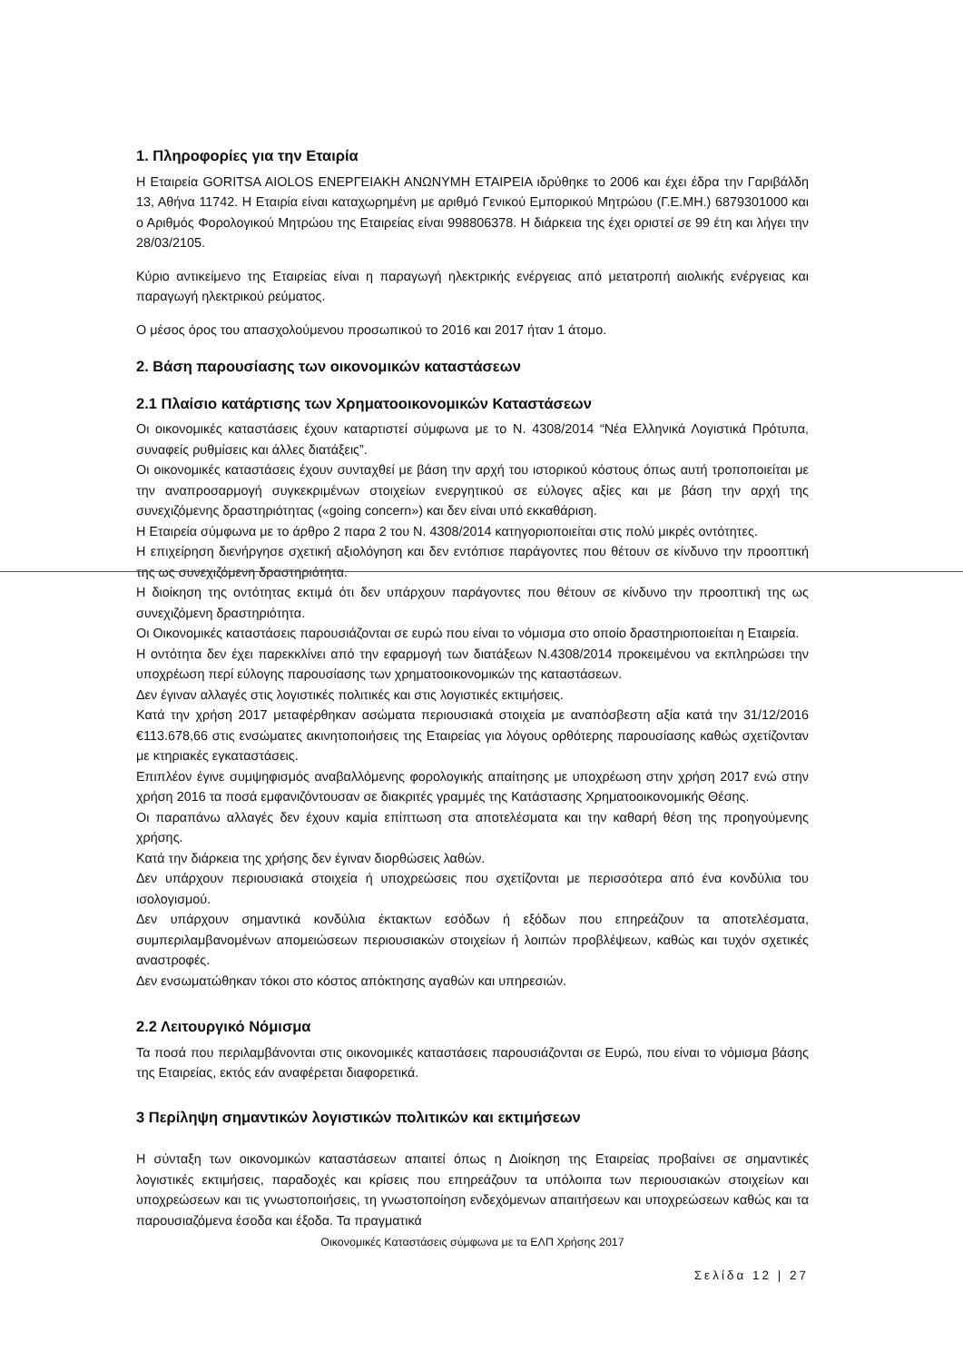1. Πληροφορίες για την Εταιρία
Η Εταιρεία GORITSA AIOLOS ΕΝΕΡΓΕΙΑΚΗ ΑΝΩΝΥΜΗ ΕΤΑΙΡΕΙΑ ιδρύθηκε το 2006 και έχει έδρα την Γαριβάλδη 13, Αθήνα 11742. Η Εταιρία είναι καταχωρημένη με αριθμό Γενικού Εμπορικού Μητρώου (Γ.Ε.ΜΗ.) 6879301000 και ο Αριθμός Φορολογικού Μητρώου της Εταιρείας είναι 998806378. Η διάρκεια της έχει οριστεί σε 99 έτη και λήγει την 28/03/2105.
Κύριο αντικείμενο της Εταιρείας είναι η παραγωγή ηλεκτρικής ενέργειας από μετατροπή αιολικής ενέργειας και παραγωγή ηλεκτρικού ρεύματος.
Ο μέσος όρος του απασχολούμενου προσωπικού το 2016 και 2017 ήταν 1 άτομο.
2. Βάση παρουσίασης των οικονομικών καταστάσεων
2.1 Πλαίσιο κατάρτισης των Χρηματοοικονομικών Καταστάσεων
Οι οικονομικές καταστάσεις έχουν καταρτιστεί σύμφωνα με το Ν. 4308/2014 “Νέα Ελληνικά Λογιστικά Πρότυπα, συναφείς ρυθμίσεις και άλλες διατάξεις”.
Οι οικονομικές καταστάσεις έχουν συνταχθεί με βάση την αρχή του ιστορικού κόστους όπως αυτή τροποποιείται με την αναπροσαρμογή συγκεκριμένων στοιχείων ενεργητικού σε εύλογες αξίες και με βάση την αρχή της συνεχιζόμενης δραστηριότητας («going concern») και δεν είναι υπό εκκαθάριση.
Η Εταιρεία σύμφωνα με το άρθρο 2 παρα 2 του Ν. 4308/2014 κατηγοριοποιείται στις πολύ μικρές οντότητες.
Η επιχείρηση διενήργησε σχετική αξιολόγηση και δεν εντόπισε παράγοντες που θέτουν σε κίνδυνο την προοπτική της ως συνεχιζόμενη δραστηριότητα.
Η διοίκηση της οντότητας εκτιμά ότι δεν υπάρχουν παράγοντες που θέτουν σε κίνδυνο την προοπτική της ως συνεχιζόμενη δραστηριότητα.
Οι Οικονομικές καταστάσεις παρουσιάζονται σε ευρώ που είναι το νόμισμα στο οποίο δραστηριοποιείται η Εταιρεία.
Η οντότητα δεν έχει παρεκκλίνει από την εφαρμογή των διατάξεων Ν.4308/2014 προκειμένου να εκπληρώσει την υποχρέωση περί εύλογης παρουσίασης των χρηματοοικονομικών της καταστάσεων.
Δεν έγιναν αλλαγές στις λογιστικές πολιτικές και στις λογιστικές εκτιμήσεις.
Κατά την χρήση 2017 μεταφέρθηκαν ασώματα περιουσιακά στοιχεία με αναπόσβεστη αξία κατά την 31/12/2016 €113.678,66 στις ενσώματες ακινητοποιήσεις της Εταιρείας για λόγους ορθότερης παρουσίασης καθώς σχετίζονταν με κτηριακές εγκαταστάσεις.
Επιπλέον έγινε συμψηφισμός αναβαλλόμενης φορολογικής απαίτησης με υποχρέωση στην χρήση 2017 ενώ στην χρήση 2016 τα ποσά εμφανιζόντουσαν σε διακριτές γραμμές της Κατάστασης Χρηματοοικονομικής Θέσης.
Οι παραπάνω αλλαγές δεν έχουν καμία επίπτωση στα αποτελέσματα και την καθαρή θέση της προηγούμενης χρήσης.
Κατά την διάρκεια της χρήσης δεν έγιναν διορθώσεις λαθών.
Δεν υπάρχουν περιουσιακά στοιχεία ή υποχρεώσεις που σχετίζονται με περισσότερα από ένα κονδύλια του ισολογισμού.
Δεν υπάρχουν σημαντικά κονδύλια έκτακτων εσόδων ή εξόδων που επηρεάζουν τα αποτελέσματα, συμπεριλαμβανομένων απομειώσεων περιουσιακών στοιχείων ή λοιπών προβλέψεων, καθώς και τυχόν σχετικές αναστροφές.
Δεν ενσωματώθηκαν τόκοι στο κόστος απόκτησης αγαθών και υπηρεσιών.
2.2 Λειτουργικό Νόμισμα
Τα ποσά που περιλαμβάνονται στις οικονομικές καταστάσεις παρουσιάζονται σε Ευρώ, που είναι το νόμισμα βάσης της Εταιρείας, εκτός εάν αναφέρεται διαφορετικά.
3 Περίληψη σημαντικών λογιστικών πολιτικών και εκτιμήσεων
Η σύνταξη των οικονομικών καταστάσεων απαιτεί όπως η Διοίκηση της Εταιρείας προβαίνει σε σημαντικές λογιστικές εκτιμήσεις, παραδοχές και κρίσεις που επηρεάζουν τα υπόλοιπα των περιουσιακών στοιχείων και υποχρεώσεων και τις γνωστοποιήσεις, τη γνωστοποίηση ενδεχόμενων απαιτήσεων και υποχρεώσεων καθώς και τα παρουσιαζόμενα έσοδα και έξοδα. Τα πραγματικά
Οικονομικές Καταστάσεις σύμφωνα με τα ΕΛΠ Χρήσης 2017
Σελίδα 12 | 27